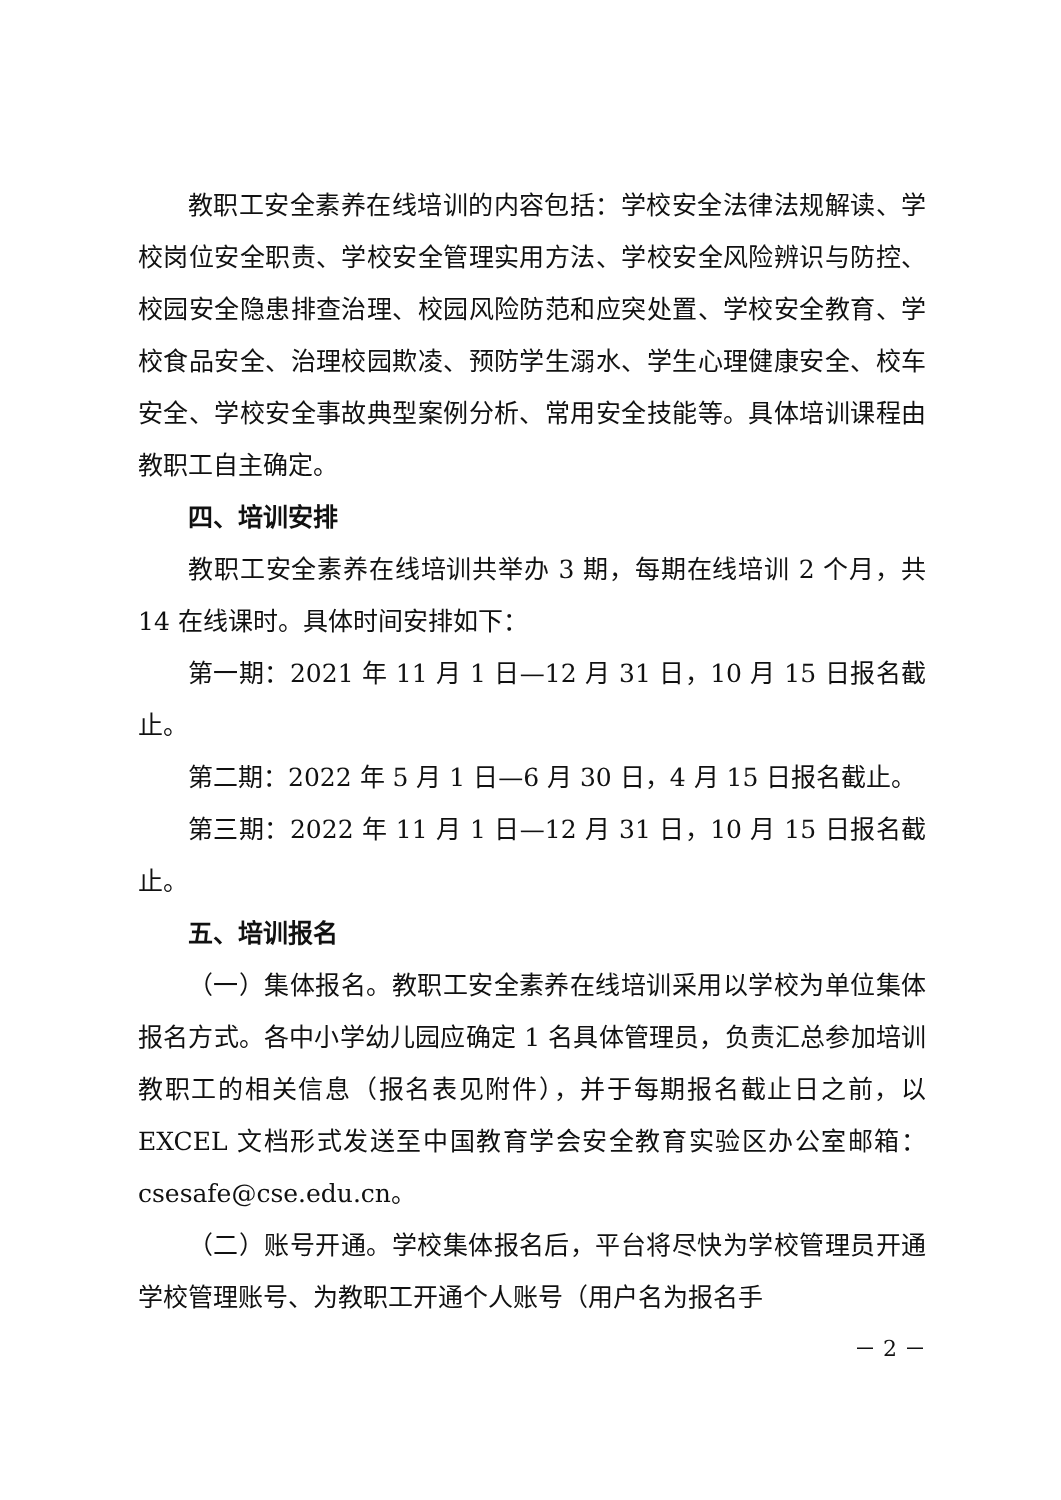教职工安全素养在线培训的内容包括：学校安全法律法规解读、学校岗位安全职责、学校安全管理实用方法、学校安全风险辨识与防控、校园安全隐患排查治理、校园风险防范和应突处置、学校安全教育、学校食品安全、治理校园欺凌、预防学生溺水、学生心理健康安全、校车安全、学校安全事故典型案例分析、常用安全技能等。具体培训课程由教职工自主确定。
四、培训安排
教职工安全素养在线培训共举办 3 期，每期在线培训 2 个月，共 14 在线课时。具体时间安排如下：
第一期：2021 年 11 月 1 日—12 月 31 日，10 月 15 日报名截止。
第二期：2022 年 5 月 1 日—6 月 30 日，4 月 15 日报名截止。
第三期：2022 年 11 月 1 日—12 月 31 日，10 月 15 日报名截止。
五、培训报名
（一）集体报名。教职工安全素养在线培训采用以学校为单位集体报名方式。各中小学幼儿园应确定 1 名具体管理员，负责汇总参加培训教职工的相关信息（报名表见附件），并于每期报名截止日之前，以 EXCEL 文档形式发送至中国教育学会安全教育实验区办公室邮箱：csesafe@cse.edu.cn。
（二）账号开通。学校集体报名后，平台将尽快为学校管理员开通学校管理账号、为教职工开通个人账号（用户名为报名手
－ 2 －